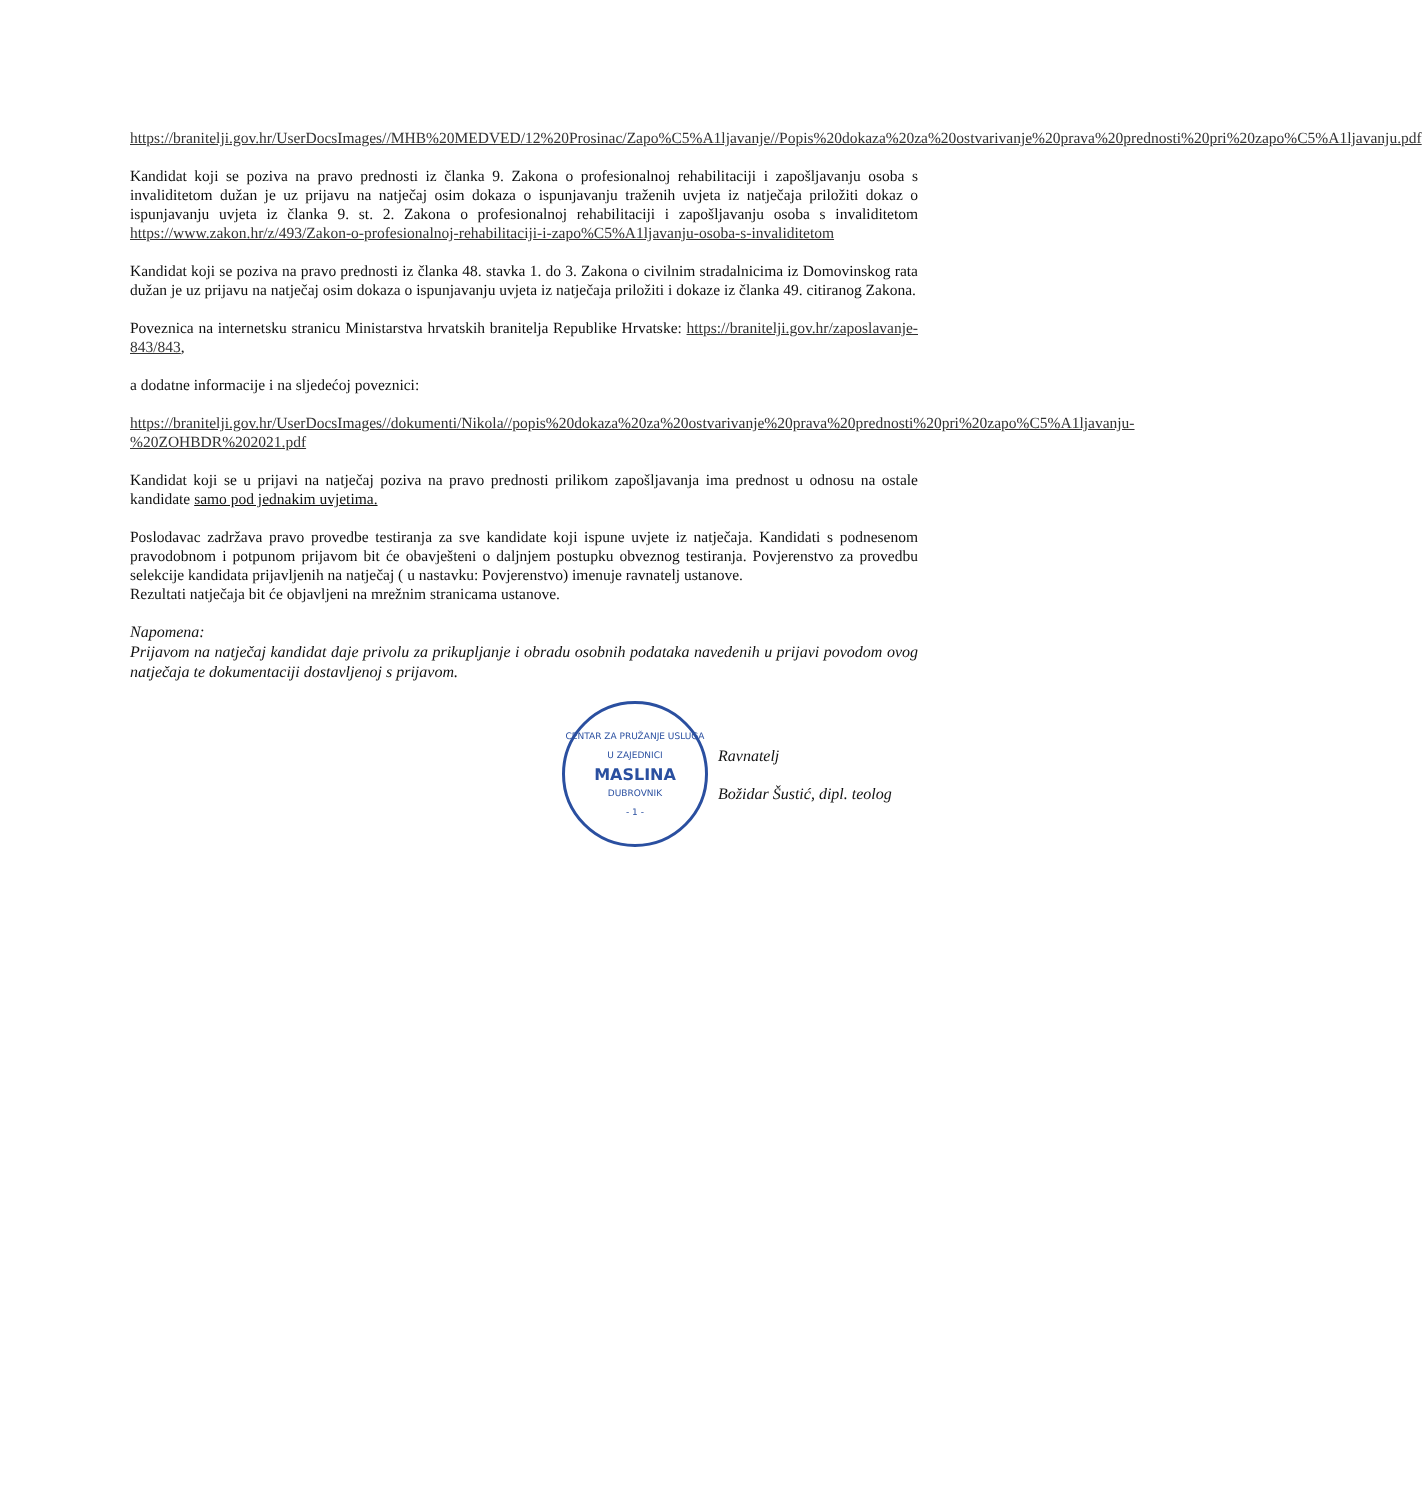https://branitelji.gov.hr/UserDocsImages//MHB%20MEDVED/12%20Prosinac/Zapo%C5%A1ljavanje//Popis%20dokaza%20za%20ostvarivanje%20prava%20prednosti%20pri%20zapo%C5%A1ljavanju.pdf
Kandidat koji se poziva na pravo prednosti iz članka 9. Zakona o profesionalnoj rehabilitaciji i zapošljavanju osoba s invaliditetom dužan je uz prijavu na natječaj osim dokaza o ispunjavanju traženih uvjeta iz natječaja priložiti dokaz o ispunjavanju uvjeta iz članka 9. st. 2. Zakona o profesionalnoj rehabilitaciji i zapošljavanju osoba s invaliditetom https://www.zakon.hr/z/493/Zakon-o-profesionalnoj-rehabilitaciji-i-zapo%C5%A1ljavanju-osoba-s-invaliditetom
Kandidat koji se poziva na pravo prednosti iz članka 48. stavka 1. do 3. Zakona o civilnim stradalnicima iz Domovinskog rata dužan je uz prijavu na natječaj osim dokaza o ispunjavanju uvjeta iz natječaja priložiti i dokaze iz članka 49. citiranog Zakona.
Poveznica na internetsku stranicu Ministarstva hrvatskih branitelja Republike Hrvatske: https://branitelji.gov.hr/zaposlavanje-843/843,
a dodatne informacije i na sljedećoj poveznici:
https://branitelji.gov.hr/UserDocsImages//dokumenti/Nikola//popis%20dokaza%20za%20ostvarivanje%20prava%20prednosti%20pri%20zapo%C5%A1ljavanju-%20ZOHBDR%202021.pdf
Kandidat koji se u prijavi na natječaj poziva na pravo prednosti prilikom zapošljavanja ima prednost u odnosu na ostale kandidate samo pod jednakim uvjetima.
Poslodavac zadržava pravo provedbe testiranja za sve kandidate koji ispune uvjete iz natječaja. Kandidati s podnesenom pravodobnom i potpunom prijavom bit će obavješteni o daljnjem postupku obveznog testiranja. Povjerenstvo za provedbu selekcije kandidata prijavljenih na natječaj ( u nastavku: Povjerenstvo) imenuje ravnatelj ustanove.
Rezultati natječaja bit će objavljeni na mrežnim stranicama ustanove.
Napomena:
Prijavom na natječaj kandidat daje privolu za prikupljanje i obradu osobnih podataka navedenih u prijavi povodom ovog natječaja te dokumentaciji dostavljenoj s prijavom.
CENTAR ZA PRUŽANJE USLUGA U ZAJEDNICI
MASLINA
DUBROVNIK
- 1 -
Ravnatelj
Božidar Šustić, dipl. teolog